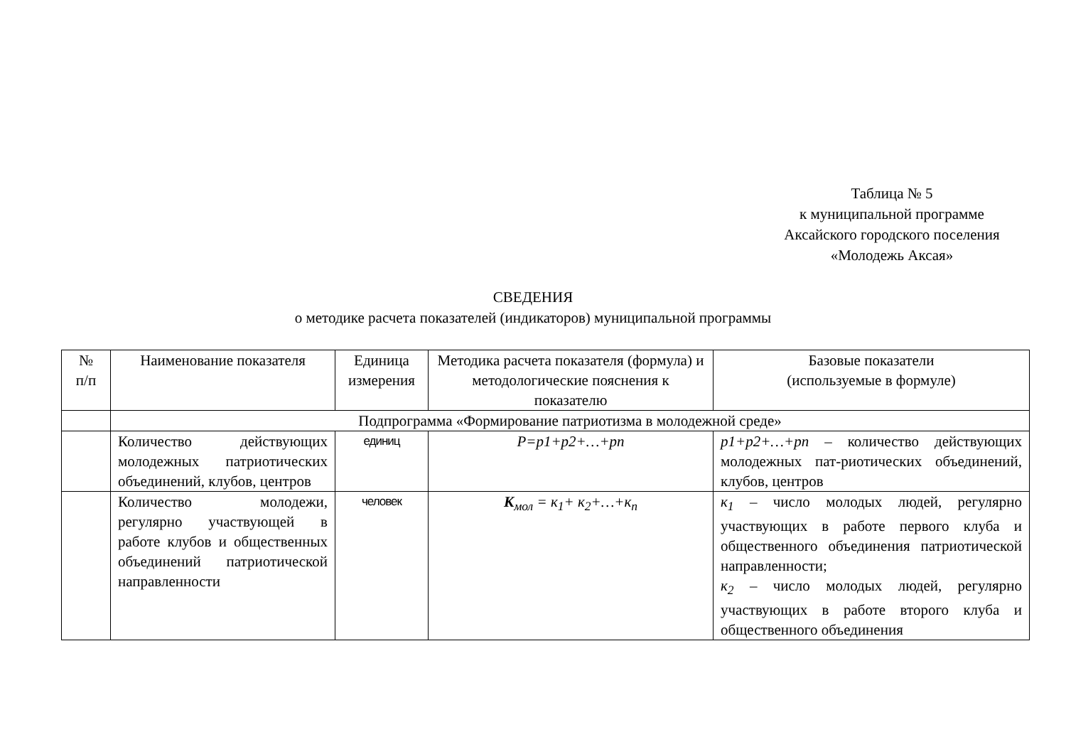Таблица № 5
к муниципальной программе
Аксайского городского поселения
«Молодежь Аксая»
СВЕДЕНИЯ
о методике расчета показателей (индикаторов) муниципальной программы
| № п/п | Наименование показателя | Единица измерения | Методика расчета показателя (формула) и методологические пояснения к показателю | Базовые показатели (используемые в формуле) |
| | Подпрограмма «Формирование патриотизма в молодежной среде» | | | |
| | Количество действующих молодежных патриотических объединений, клубов, центров | единиц | P=p1+p2+…+pn | p1+p2+…+pn – количество действующих молодежных пат-риотических объединений, клубов, центров |
| | Количество молодежи, регулярно участвующей в работе клубов и общественных объединений патриотической направленности | человек | К<sub>мол</sub> = к<sub>1</sub>+ к<sub>2</sub>+…+к<sub>n</sub> | к<sub>1</sub> – число молодых людей, регулярно участвующих в работе первого клуба и общественного объединения патриотической направленности; к<sub>2</sub> – число молодых людей, регулярно участвующих в работе второго клуба и общественного объединения |